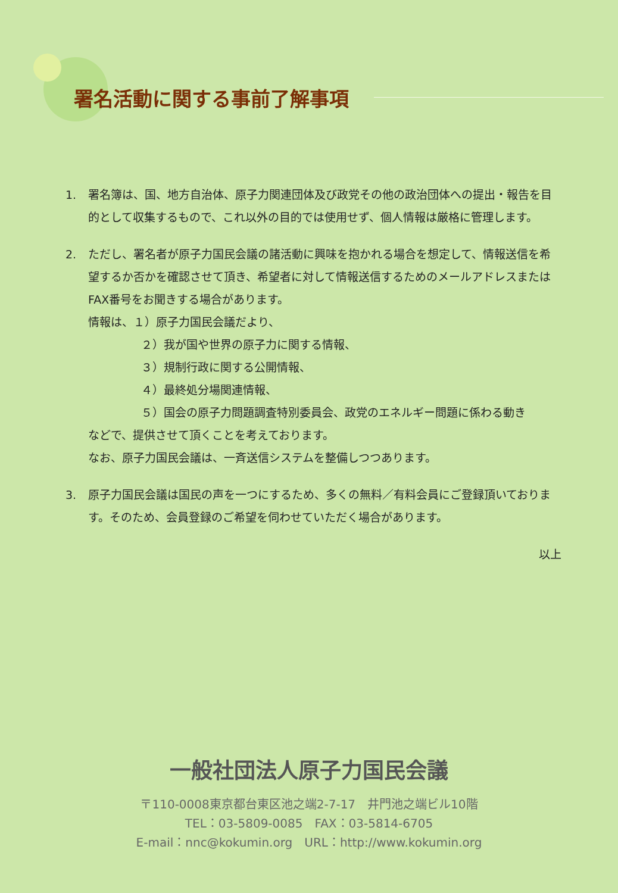署名活動に関する事前了解事項
1. 署名簿は、国、地方自治体、原子力関連団体及び政党その他の政治団体への提出・報告を目的として収集するもので、これ以外の目的では使用せず、個人情報は厳格に管理します。
2. ただし、署名者が原子力国民会議の諸活動に興味を抱かれる場合を想定して、情報送信を希望するか否かを確認させて頂き、希望者に対して情報送信するためのメールアドレスまたはFAX番号をお聞きする場合があります。
情報は、１）原子力国民会議だより、
２）我が国や世界の原子力に関する情報、
３）規制行政に関する公開情報、
４）最終処分場関連情報、
５）国会の原子力問題調査特別委員会、政党のエネルギー問題に係わる動き
などで、提供させて頂くことを考えております。
なお、原子力国民会議は、一斉送信システムを整備しつつあります。
3. 原子力国民会議は国民の声を一つにするため、多くの無料／有料会員にご登録頂いております。そのため、会員登録のご希望を伺わせていただく場合があります。
以上
一般社団法人原子力国民会議
〒110-0008東京都台東区池之端2-7-17　井門池之端ビル10階
TEL：03-5809-0085　FAX：03-5814-6705
E-mail：nnc@kokumin.org　URL：http://www.kokumin.org